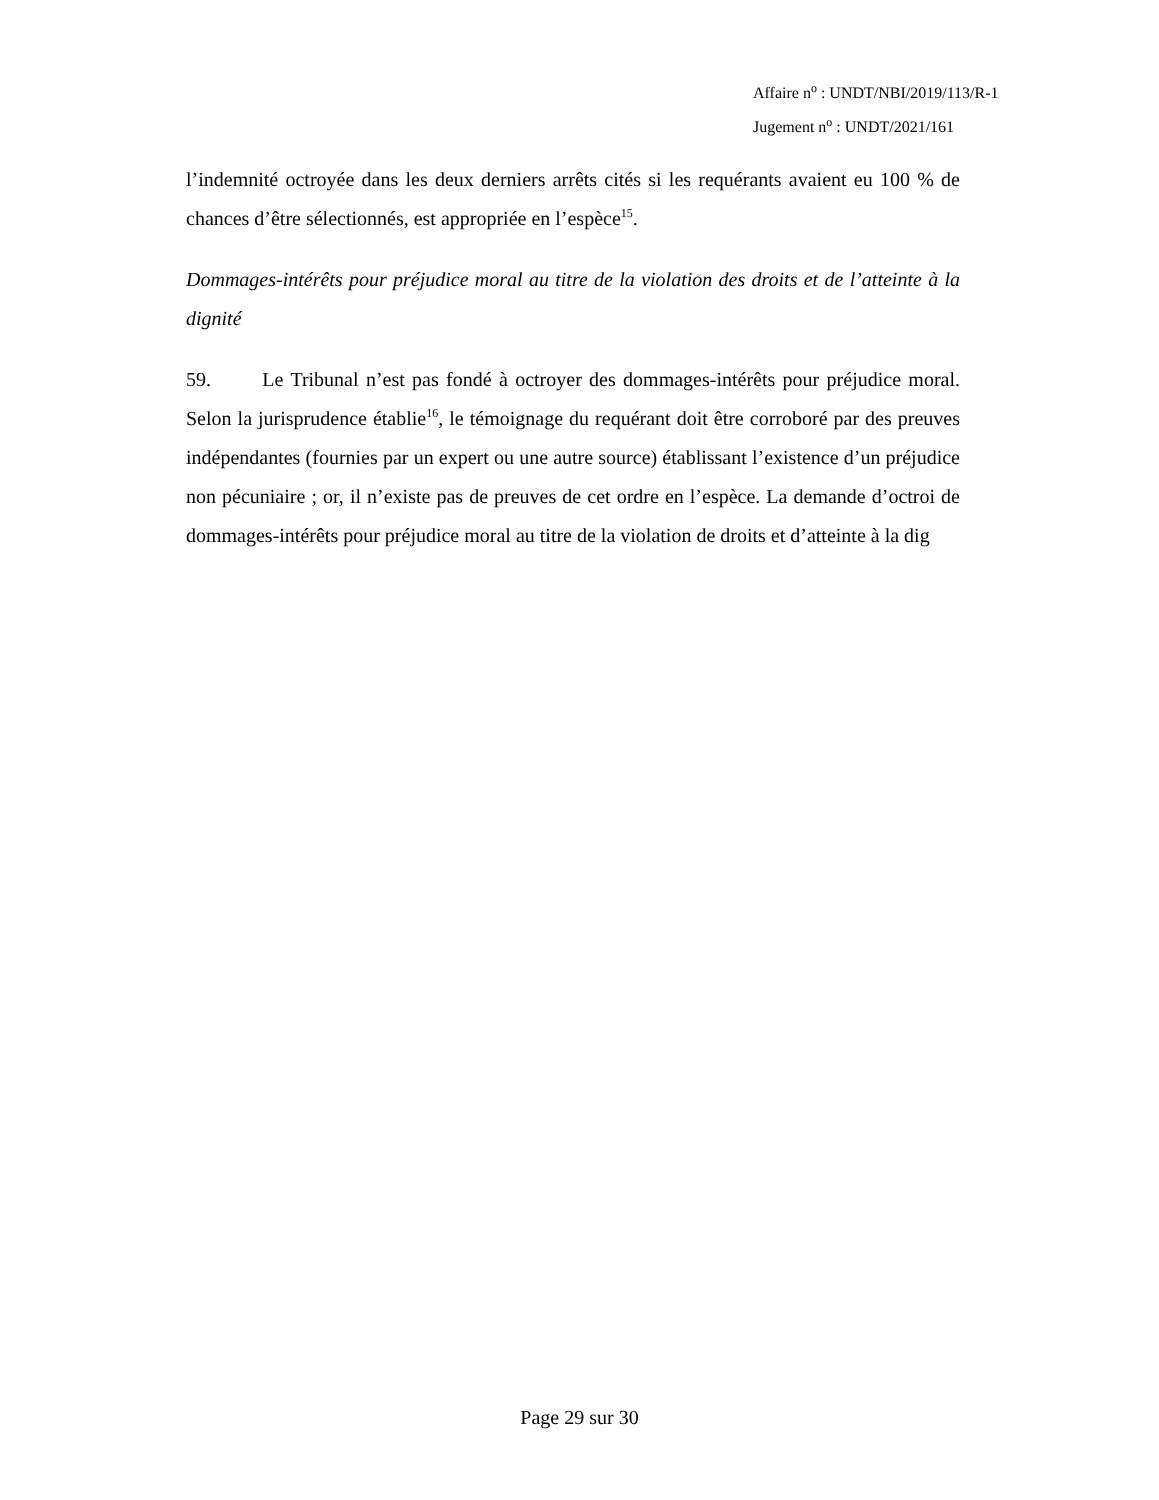Affaire n<sup>o</sup> : UNDT/NBI/2019/113/R-1
Jugement n<sup>o</sup> : UNDT/2021/161
l’indemnité octroyée dans les deux derniers arrêts cités si les requérants avaient eu 100 % de chances d’être sélectionnés, est appropriée en l’espèce<sup>15</sup>.
Dommages-intérêts pour préjudice moral au titre de la violation des droits et de l’atteinte à la dignité
59. Le Tribunal n’est pas fondé à octroyer des dommages-intérêts pour préjudice moral. Selon la jurisprudence établie<sup>16</sup>, le témoignage du requérant doit être corroboré par des preuves indépendantes (fournies par un expert ou une autre source) établissant l’existence d’un préjudice non pécuniaire ; or, il n’existe pas de preuves de cet ordre en l’espèce. La demande d’octroi de dommages-intérêts pour préjudice moral au titre de la violation de droits et d’atteinte à la dig
Page 29 sur 30